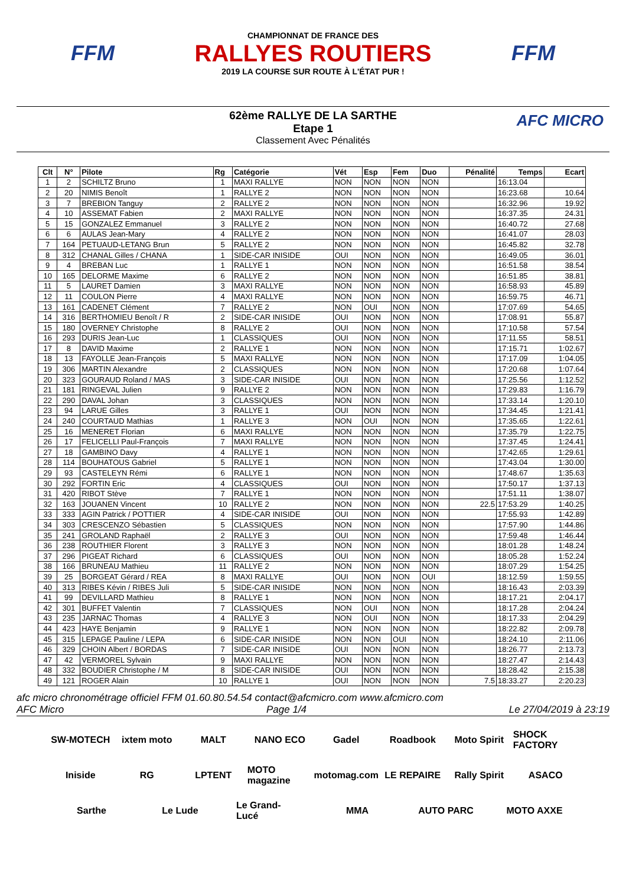FFM
CHAMPIONNAT DE FRANCE DES
RALLYES ROUTIERS
2019 LA COURSE SUR ROUTE À L'ÉTAT PUR !
FFM
62ème RALLYE DE LA SARTHE
Etape 1
Classement Avec Pénalités
AFC MICRO
| Clt | N° | Pilote | Rg | Catégorie | Vét | Esp | Fem | Duo | Pénalité | Temps | Ecart |
| --- | --- | --- | --- | --- | --- | --- | --- | --- | --- | --- | --- |
| 1 | 2 | SCHILTZ Bruno | 1 | MAXI RALLYE | NON | NON | NON | NON | | 16:13.04 | |
| 2 | 20 | NIMIS Benoît | 1 | RALLYE 2 | NON | NON | NON | NON | | 16:23.68 | 10.64 |
| 3 | 7 | BREBION Tanguy | 2 | RALLYE 2 | NON | NON | NON | NON | | 16:32.96 | 19.92 |
| 4 | 10 | ASSEMAT Fabien | 2 | MAXI RALLYE | NON | NON | NON | NON | | 16:37.35 | 24.31 |
| 5 | 15 | GONZALEZ Emmanuel | 3 | RALLYE 2 | NON | NON | NON | NON | | 16:40.72 | 27.68 |
| 6 | 6 | AULAS Jean-Mary | 4 | RALLYE 2 | NON | NON | NON | NON | | 16:41.07 | 28.03 |
| 7 | 164 | PETUAUD-LETANG Brun | 5 | RALLYE 2 | NON | NON | NON | NON | | 16:45.82 | 32.78 |
| 8 | 312 | CHANAL Gilles / CHANA | 1 | SIDE-CAR INISIDE | OUI | NON | NON | NON | | 16:49.05 | 36.01 |
| 9 | 4 | BREBAN Luc | 1 | RALLYE 1 | NON | NON | NON | NON | | 16:51.58 | 38.54 |
| 10 | 165 | DELORME Maxime | 6 | RALLYE 2 | NON | NON | NON | NON | | 16:51.85 | 38.81 |
| 11 | 5 | LAURET Damien | 3 | MAXI RALLYE | NON | NON | NON | NON | | 16:58.93 | 45.89 |
| 12 | 11 | COULON Pierre | 4 | MAXI RALLYE | NON | NON | NON | NON | | 16:59.75 | 46.71 |
| 13 | 161 | CADENET Clément | 7 | RALLYE 2 | NON | OUI | NON | NON | | 17:07.69 | 54.65 |
| 14 | 316 | BERTHOMIEU Benoît / R | 2 | SIDE-CAR INISIDE | OUI | NON | NON | NON | | 17:08.91 | 55.87 |
| 15 | 180 | OVERNEY Christophe | 8 | RALLYE 2 | OUI | NON | NON | NON | | 17:10.58 | 57.54 |
| 16 | 293 | DURIS Jean-Luc | 1 | CLASSIQUES | OUI | NON | NON | NON | | 17:11.55 | 58.51 |
| 17 | 8 | DAVID Maxime | 2 | RALLYE 1 | NON | NON | NON | NON | | 17:15.71 | 1:02.67 |
| 18 | 13 | FAYOLLE Jean-François | 5 | MAXI RALLYE | NON | NON | NON | NON | | 17:17.09 | 1:04.05 |
| 19 | 306 | MARTIN Alexandre | 2 | CLASSIQUES | NON | NON | NON | NON | | 17:20.68 | 1:07.64 |
| 20 | 323 | GOURAUD Roland / MAS | 3 | SIDE-CAR INISIDE | OUI | NON | NON | NON | | 17:25.56 | 1:12.52 |
| 21 | 181 | RINGEVAL Julien | 9 | RALLYE 2 | NON | NON | NON | NON | | 17:29.83 | 1:16.79 |
| 22 | 290 | DAVAL Johan | 3 | CLASSIQUES | NON | NON | NON | NON | | 17:33.14 | 1:20.10 |
| 23 | 94 | LARUE Gilles | 3 | RALLYE 1 | OUI | NON | NON | NON | | 17:34.45 | 1:21.41 |
| 24 | 240 | COURTAUD Mathias | 1 | RALLYE 3 | NON | OUI | NON | NON | | 17:35.65 | 1:22.61 |
| 25 | 16 | MENERET Florian | 6 | MAXI RALLYE | NON | NON | NON | NON | | 17:35.79 | 1:22.75 |
| 26 | 17 | FELICELLI Paul-François | 7 | MAXI RALLYE | NON | NON | NON | NON | | 17:37.45 | 1:24.41 |
| 27 | 18 | GAMBINO Davy | 4 | RALLYE 1 | NON | NON | NON | NON | | 17:42.65 | 1:29.61 |
| 28 | 114 | BOUHATOUS Gabriel | 5 | RALLYE 1 | NON | NON | NON | NON | | 17:43.04 | 1:30.00 |
| 29 | 93 | CASTELEYN Rémi | 6 | RALLYE 1 | NON | NON | NON | NON | | 17:48.67 | 1:35.63 |
| 30 | 292 | FORTIN Eric | 4 | CLASSIQUES | OUI | NON | NON | NON | | 17:50.17 | 1:37.13 |
| 31 | 420 | RIBOT Stève | 7 | RALLYE 1 | NON | NON | NON | NON | | 17:51.11 | 1:38.07 |
| 32 | 163 | JOUANEN Vincent | 10 | RALLYE 2 | NON | NON | NON | NON | 22.5 | 17:53.29 | 1:40.25 |
| 33 | 333 | AGIN Patrick / POTTIER | 4 | SIDE-CAR INISIDE | OUI | NON | NON | NON | | 17:55.93 | 1:42.89 |
| 34 | 303 | CRESCENZO Sébastien | 5 | CLASSIQUES | NON | NON | NON | NON | | 17:57.90 | 1:44.86 |
| 35 | 241 | GROLAND Raphaël | 2 | RALLYE 3 | OUI | NON | NON | NON | | 17:59.48 | 1:46.44 |
| 36 | 238 | ROUTHIER Florent | 3 | RALLYE 3 | NON | NON | NON | NON | | 18:01.28 | 1:48.24 |
| 37 | 296 | PIGEAT Richard | 6 | CLASSIQUES | OUI | NON | NON | NON | | 18:05.28 | 1:52.24 |
| 38 | 166 | BRUNEAU Mathieu | 11 | RALLYE 2 | NON | NON | NON | NON | | 18:07.29 | 1:54.25 |
| 39 | 25 | BORGEAT Gérard / REA | 8 | MAXI RALLYE | OUI | NON | NON | OUI | | 18:12.59 | 1:59.55 |
| 40 | 313 | RIBES Kévin / RIBES Juli | 5 | SIDE-CAR INISIDE | NON | NON | NON | NON | | 18:16.43 | 2:03.39 |
| 41 | 99 | DEVILLARD Mathieu | 8 | RALLYE 1 | NON | NON | NON | NON | | 18:17.21 | 2:04.17 |
| 42 | 301 | BUFFET Valentin | 7 | CLASSIQUES | NON | OUI | NON | NON | | 18:17.28 | 2:04.24 |
| 43 | 235 | JARNAC Thomas | 4 | RALLYE 3 | NON | OUI | NON | NON | | 18:17.33 | 2:04.29 |
| 44 | 423 | HAYE Benjamin | 9 | RALLYE 1 | NON | NON | NON | NON | | 18:22.82 | 2:09.78 |
| 45 | 315 | LEPAGE Pauline / LEPA | 6 | SIDE-CAR INISIDE | NON | NON | OUI | NON | | 18:24.10 | 2:11.06 |
| 46 | 329 | CHOIN Albert / BORDAS | 7 | SIDE-CAR INISIDE | OUI | NON | NON | NON | | 18:26.77 | 2:13.73 |
| 47 | 42 | VERMOREL Sylvain | 9 | MAXI RALLYE | NON | NON | NON | NON | | 18:27.47 | 2:14.43 |
| 48 | 332 | BOUDIER Christophe / M | 8 | SIDE-CAR INISIDE | OUI | NON | NON | NON | | 18:28.42 | 2:15.38 |
| 49 | 121 | ROGER Alain | 10 | RALLYE 1 | OUI | NON | NON | NON | 7.5 | 18:33.27 | 2:20.23 |
afc micro chronométrage officiel FFM 01.60.80.54.54 contact@afcmicro.com www.afcmicro.com
AFC Micro Page 1/4 Le 27/04/2019 à 23:19
SW-MOTECH ixtem moto MALT NANO ECO Gadel Roadbook Moto Spirit SHOCK FACTORY Iniside RG LPTENT MOTO magazine motomag.com LE REPAIRE Rally Spirit ASACO Sarthe Le Lude Le Grand-Lucé MMA AUTO PARC MOTO AXXE